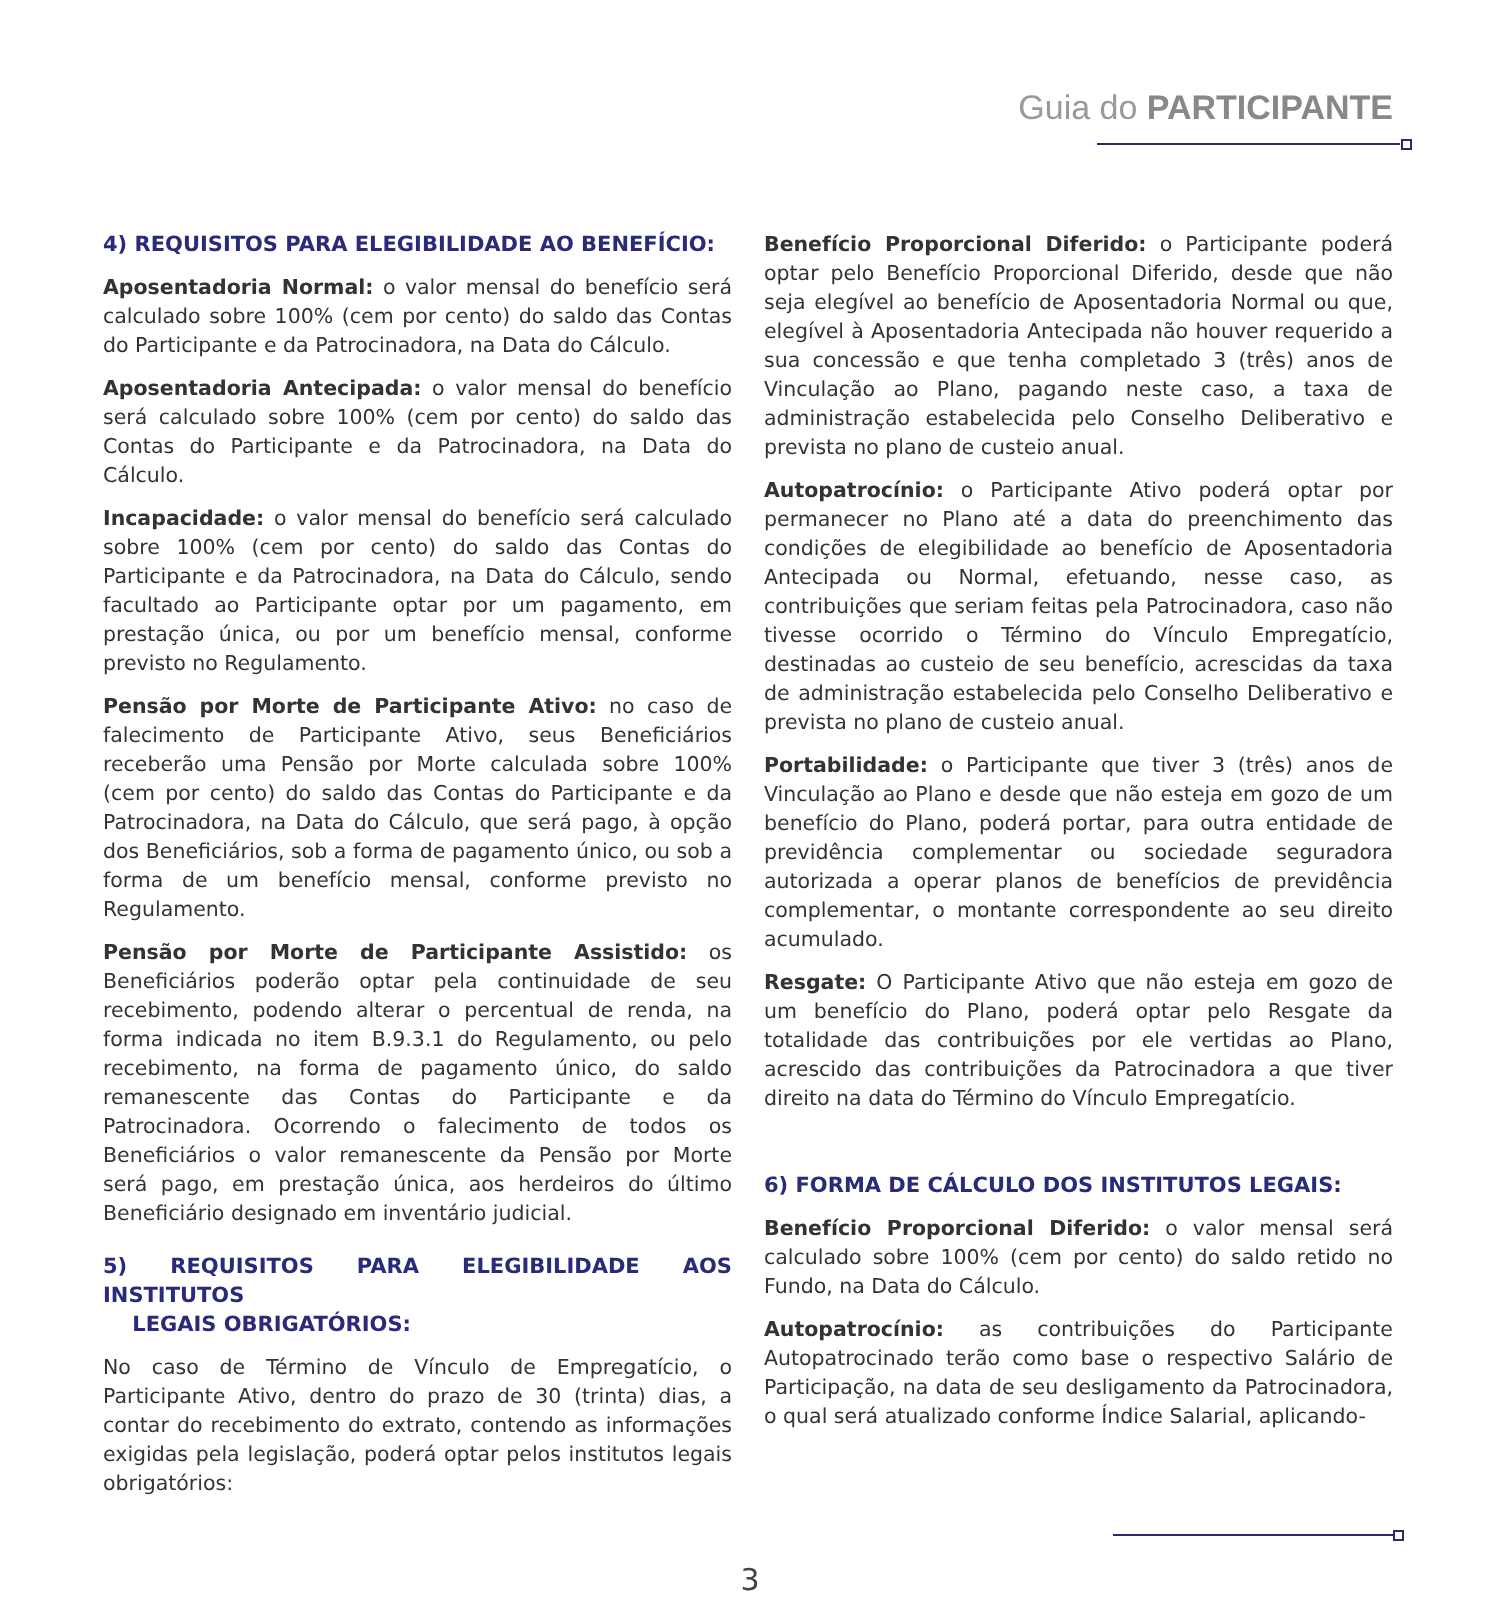Guia do PARTICIPANTE
4) REQUISITOS PARA ELEGIBILIDADE AO BENEFÍCIO:
Aposentadoria Normal: o valor mensal do benefício será calculado sobre 100% (cem por cento) do saldo das Contas do Participante e da Patrocinadora, na Data do Cálculo.
Aposentadoria Antecipada: o valor mensal do benefício será calculado sobre 100% (cem por cento) do saldo das Contas do Participante e da Patrocinadora, na Data do Cálculo.
Incapacidade: o valor mensal do benefício será calculado sobre 100% (cem por cento) do saldo das Contas do Participante e da Patrocinadora, na Data do Cálculo, sendo facultado ao Participante optar por um pagamento, em prestação única, ou por um benefício mensal, conforme previsto no Regulamento.
Pensão por Morte de Participante Ativo: no caso de falecimento de Participante Ativo, seus Beneficiários receberão uma Pensão por Morte calculada sobre 100% (cem por cento) do saldo das Contas do Participante e da Patrocinadora, na Data do Cálculo, que será pago, à opção dos Beneficiários, sob a forma de pagamento único, ou sob a forma de um benefício mensal, conforme previsto no Regulamento.
Pensão por Morte de Participante Assistido: os Beneficiários poderão optar pela continuidade de seu recebimento, podendo alterar o percentual de renda, na forma indicada no item B.9.3.1 do Regulamento, ou pelo recebimento, na forma de pagamento único, do saldo remanescente das Contas do Participante e da Patrocinadora. Ocorrendo o falecimento de todos os Beneficiários o valor remanescente da Pensão por Morte será pago, em prestação única, aos herdeiros do último Beneficiário designado em inventário judicial.
5) REQUISITOS PARA ELEGIBILIDADE AOS INSTITUTOS
LEGAIS OBRIGATÓRIOS:
No caso de Término de Vínculo de Empregatício, o Participante Ativo, dentro do prazo de 30 (trinta) dias, a contar do recebimento do extrato, contendo as informações exigidas pela legislação, poderá optar pelos institutos legais obrigatórios:
Benefício Proporcional Diferido: o Participante poderá optar pelo Benefício Proporcional Diferido, desde que não seja elegível ao benefício de Aposentadoria Normal ou que, elegível à Aposentadoria Antecipada não houver requerido a sua concessão e que tenha completado 3 (três) anos de Vinculação ao Plano, pagando neste caso, a taxa de administração estabelecida pelo Conselho Deliberativo e prevista no plano de custeio anual.
Autopatrocínio: o Participante Ativo poderá optar por permanecer no Plano até a data do preenchimento das condições de elegibilidade ao benefício de Aposentadoria Antecipada ou Normal, efetuando, nesse caso, as contribuições que seriam feitas pela Patrocinadora, caso não tivesse ocorrido o Término do Vínculo Empregatício, destinadas ao custeio de seu benefício, acrescidas da taxa de administração estabelecida pelo Conselho Deliberativo e prevista no plano de custeio anual.
Portabilidade: o Participante que tiver 3 (três) anos de Vinculação ao Plano e desde que não esteja em gozo de um benefício do Plano, poderá portar, para outra entidade de previdência complementar ou sociedade seguradora autorizada a operar planos de benefícios de previdência complementar, o montante correspondente ao seu direito acumulado.
Resgate: O Participante Ativo que não esteja em gozo de um benefício do Plano, poderá optar pelo Resgate da totalidade das contribuições por ele vertidas ao Plano, acrescido das contribuições da Patrocinadora a que tiver direito na data do Término do Vínculo Empregatício.
6) FORMA DE CÁLCULO DOS INSTITUTOS LEGAIS:
Benefício Proporcional Diferido: o valor mensal será calculado sobre 100% (cem por cento) do saldo retido no Fundo, na Data do Cálculo.
Autopatrocínio: as contribuições do Participante Autopatrocinado terão como base o respectivo Salário de Participação, na data de seu desligamento da Patrocinadora, o qual será atualizado conforme Índice Salarial, aplicando-
3